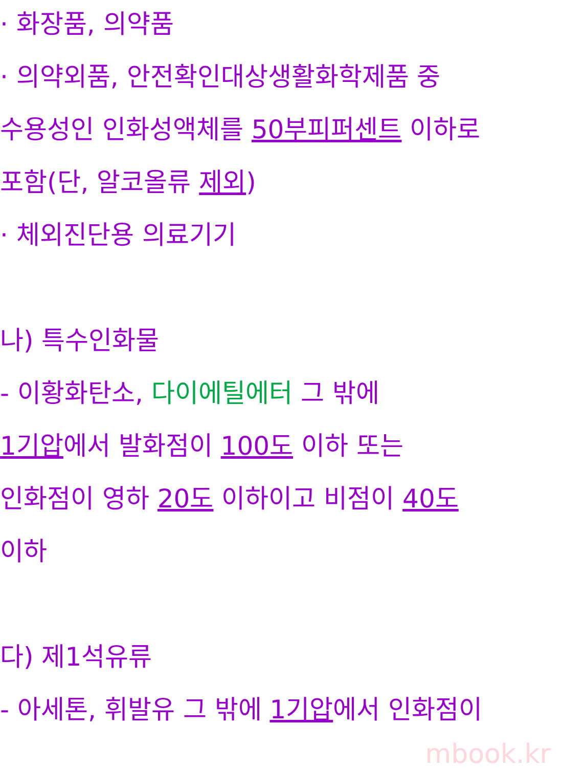· 화장품, 의약품
· 의약외품, 안전확인대상생활화학제품 중
수용성인 인화성액체를 50부피퍼센트 이하로
포함(단, 알코올류 제외)
· 체외진단용 의료기기
나) 특수인화물
- 이황화탄소, 다이에틸에터 그 밖에
1기압에서 발화점이 100도 이하 또는
인화점이 영하 20도 이하이고 비점이 40도
이하
다) 제1석유류
- 아세톤, 휘발유 그 밖에 1기압에서 인화점이
mbook.kr